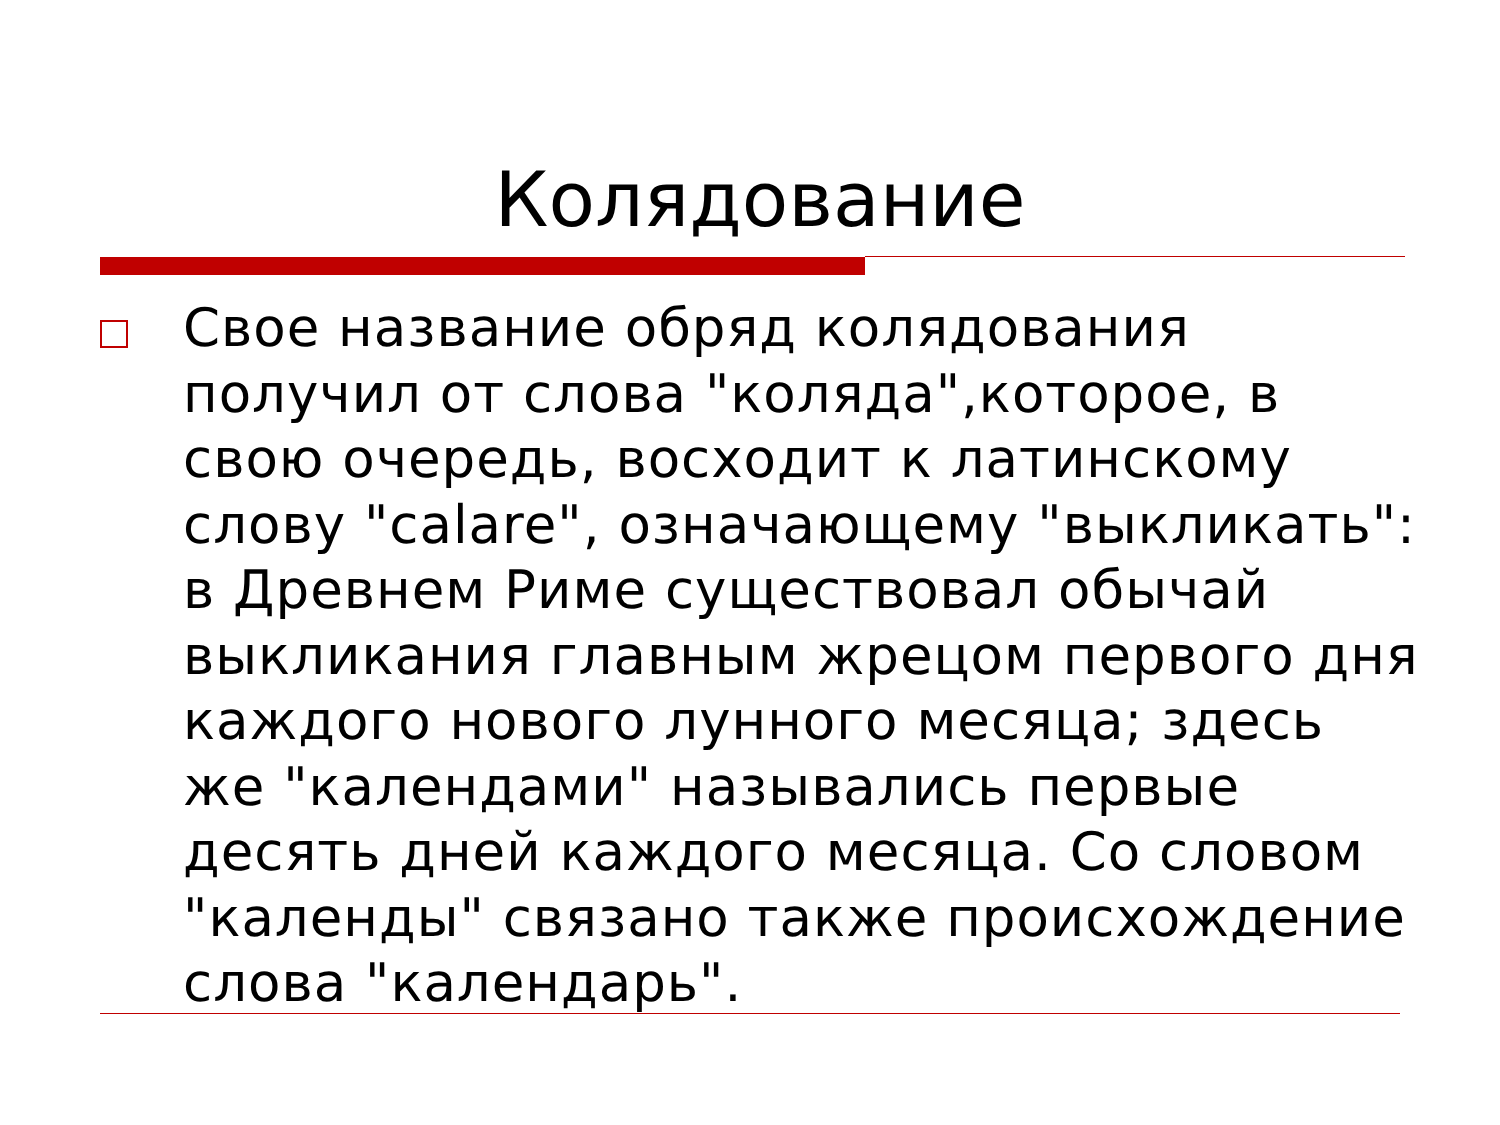Колядование
Свое название обряд колядования получил от слова "коляда",которое, в свою очередь, восходит к латинскому слову "calare", означающему "выкликать": в Древнем Риме существовал обычай выкликания главным жрецом первого дня каждого нового лунного месяца; здесь же "календами" назывались первые десять дней каждого месяца. Со словом "календы" связано также происхождение слова "календарь".